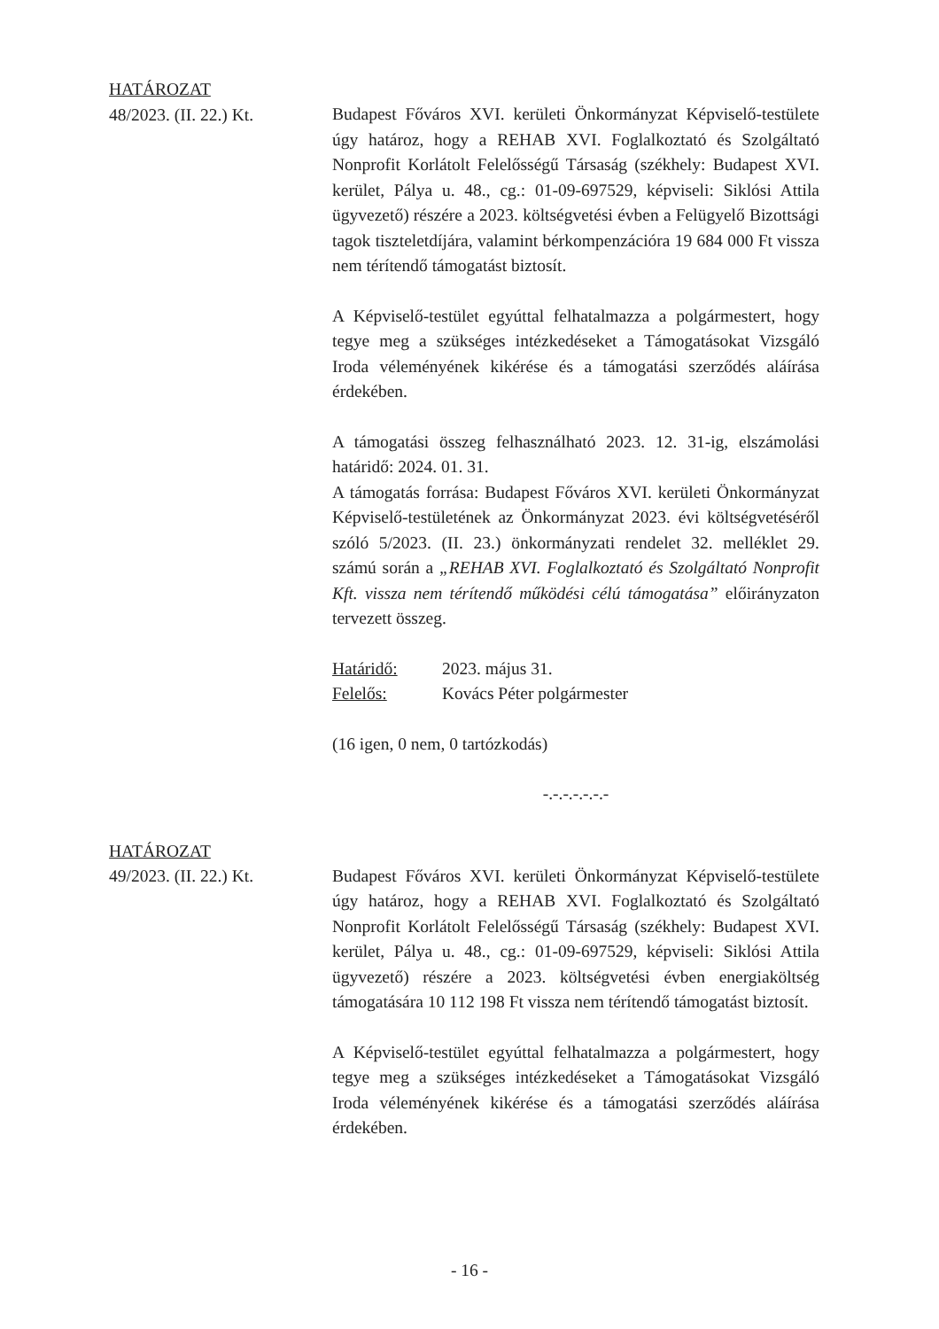HATÁROZAT
48/2023. (II. 22.) Kt.
Budapest Főváros XVI. kerületi Önkormányzat Képviselő-testülete úgy határoz, hogy a REHAB XVI. Foglalkoztató és Szolgáltató Nonprofit Korlátolt Felelősségű Társaság (székhely: Budapest XVI. kerület, Pálya u. 48., cg.: 01-09-697529, képviseli: Siklósi Attila ügyvezető) részére a 2023. költségvetési évben a Felügyelő Bizottsági tagok tiszteletdíjára, valamint bérkompenzációra 19 684 000 Ft vissza nem térítendő támogatást biztosít.
A Képviselő-testület egyúttal felhatalmazza a polgármestert, hogy tegye meg a szükséges intézkedéseket a Támogatásokat Vizsgáló Iroda véleményének kikérése és a támogatási szerződés aláírása érdekében.
A támogatási összeg felhasználható 2023. 12. 31-ig, elszámolási határidő: 2024. 01. 31.
A támogatás forrása: Budapest Főváros XVI. kerületi Önkormányzat Képviselő-testületének az Önkormányzat 2023. évi költségvetéséről szóló 5/2023. (II. 23.) önkormányzati rendelet 32. melléklet 29. számú során a „REHAB XVI. Foglalkoztató és Szolgáltató Nonprofit Kft. vissza nem térítendő működési célú támogatása” előirányzaton tervezett összeg.
Határidő: 2023. május 31.
Felelős: Kovács Péter polgármester
(16 igen, 0 nem, 0 tartózkodás)
-.-.-.-.-.-.-
HATÁROZAT
49/2023. (II. 22.) Kt.
Budapest Főváros XVI. kerületi Önkormányzat Képviselő-testülete úgy határoz, hogy a REHAB XVI. Foglalkoztató és Szolgáltató Nonprofit Korlátolt Felelősségű Társaság (székhely: Budapest XVI. kerület, Pálya u. 48., cg.: 01-09-697529, képviseli: Siklósi Attila ügyvezető) részére a 2023. költségvetési évben energiaköltség támogatására 10 112 198 Ft vissza nem térítendő támogatást biztosít.
A Képviselő-testület egyúttal felhatalmazza a polgármestert, hogy tegye meg a szükséges intézkedéseket a Támogatásokat Vizsgáló Iroda véleményének kikérése és a támogatási szerződés aláírása érdekében.
- 16 -